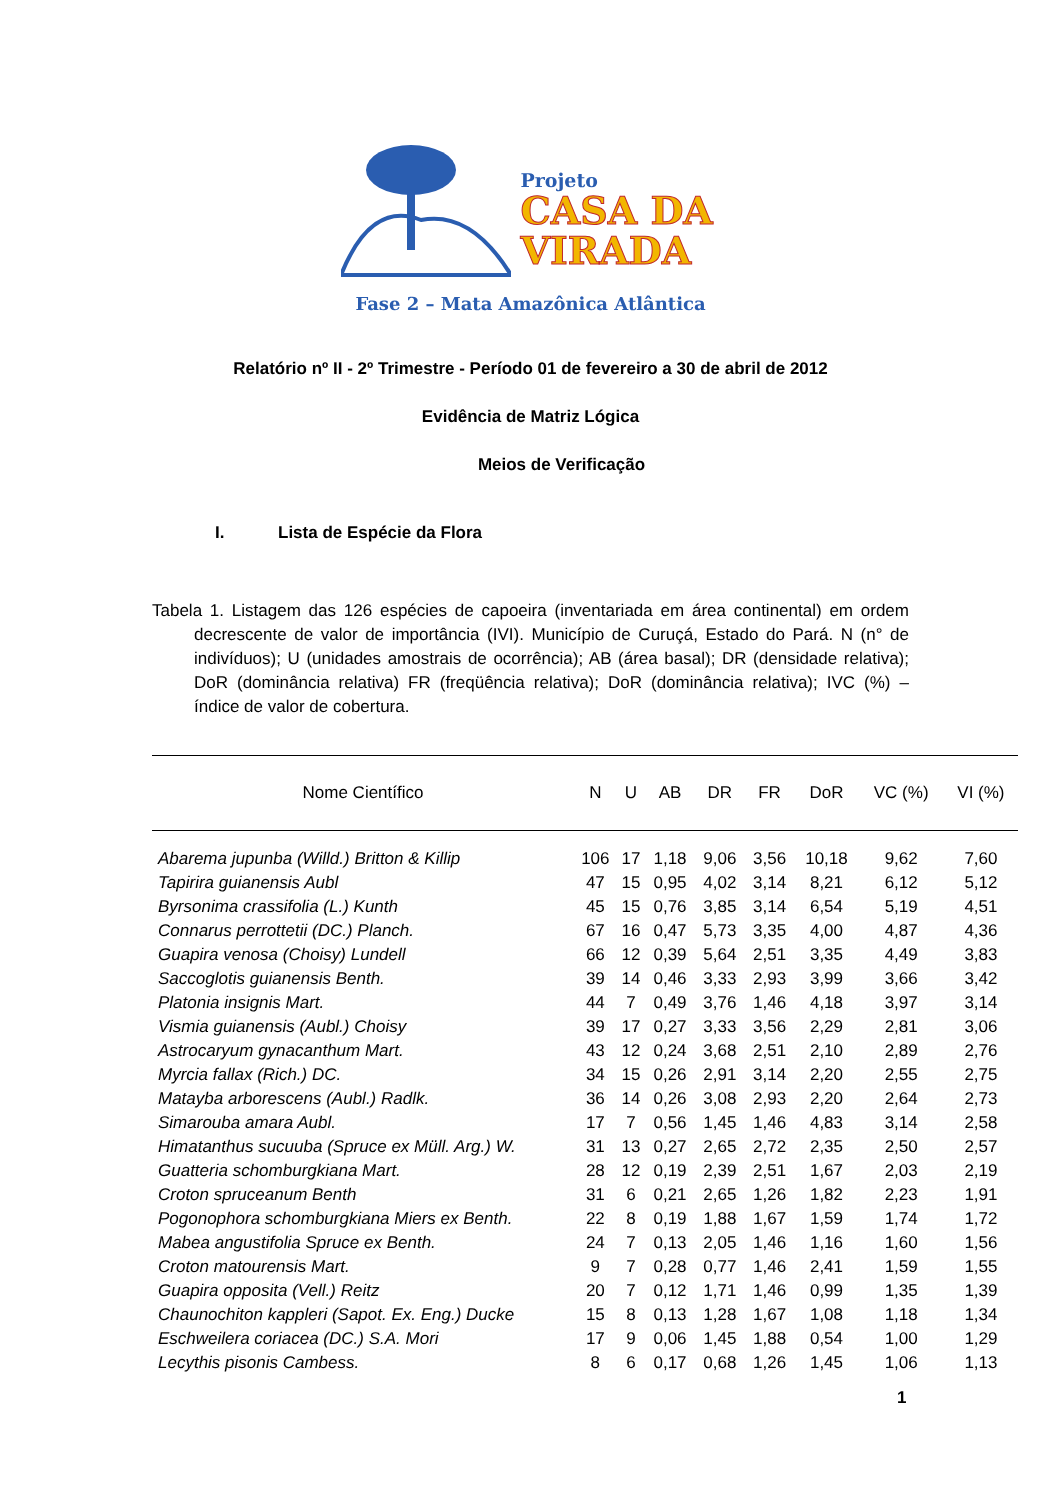Projeto
CASA DA
VIRADA
Fase 2 – Mata Amazônica Atlântica
Relatório nº II - 2º Trimestre - Período 01 de fevereiro a 30 de abril de 2012
Evidência de Matriz Lógica
Meios de Verificação
I. Lista de Espécie da Flora
Tabela 1. Listagem das 126 espécies de capoeira (inventariada em área continental) em ordem decrescente de valor de importância (IVI). Município de Curuçá, Estado do Pará. N (n° de indivíduos); U (unidades amostrais de ocorrência); AB (área basal); DR (densidade relativa); DoR (dominância relativa) FR (freqüência relativa); DoR (dominância relativa); IVC (%) – índice de valor de cobertura.
| Nome Científico | N | U | AB | DR | FR | DoR | VC (%) | VI (%) |
| --- | --- | --- | --- | --- | --- | --- | --- | --- |
| Abarema jupunba (Willd.) Britton & Killip | 106 | 17 | 1,18 | 9,06 | 3,56 | 10,18 | 9,62 | 7,60 |
| Tapirira guianensis Aubl | 47 | 15 | 0,95 | 4,02 | 3,14 | 8,21 | 6,12 | 5,12 |
| Byrsonima crassifolia (L.) Kunth | 45 | 15 | 0,76 | 3,85 | 3,14 | 6,54 | 5,19 | 4,51 |
| Connarus perrottetii (DC.) Planch. | 67 | 16 | 0,47 | 5,73 | 3,35 | 4,00 | 4,87 | 4,36 |
| Guapira venosa (Choisy) Lundell | 66 | 12 | 0,39 | 5,64 | 2,51 | 3,35 | 4,49 | 3,83 |
| Saccoglotis guianensis Benth. | 39 | 14 | 0,46 | 3,33 | 2,93 | 3,99 | 3,66 | 3,42 |
| Platonia insignis Mart. | 44 | 7 | 0,49 | 3,76 | 1,46 | 4,18 | 3,97 | 3,14 |
| Vismia guianensis (Aubl.) Choisy | 39 | 17 | 0,27 | 3,33 | 3,56 | 2,29 | 2,81 | 3,06 |
| Astrocaryum gynacanthum Mart. | 43 | 12 | 0,24 | 3,68 | 2,51 | 2,10 | 2,89 | 2,76 |
| Myrcia fallax (Rich.) DC. | 34 | 15 | 0,26 | 2,91 | 3,14 | 2,20 | 2,55 | 2,75 |
| Matayba arborescens (Aubl.) Radlk. | 36 | 14 | 0,26 | 3,08 | 2,93 | 2,20 | 2,64 | 2,73 |
| Simarouba amara Aubl. | 17 | 7 | 0,56 | 1,45 | 1,46 | 4,83 | 3,14 | 2,58 |
| Himatanthus sucuuba (Spruce ex Müll. Arg.) W. | 31 | 13 | 0,27 | 2,65 | 2,72 | 2,35 | 2,50 | 2,57 |
| Guatteria schomburgkiana Mart. | 28 | 12 | 0,19 | 2,39 | 2,51 | 1,67 | 2,03 | 2,19 |
| Croton spruceanum Benth | 31 | 6 | 0,21 | 2,65 | 1,26 | 1,82 | 2,23 | 1,91 |
| Pogonophora schomburgkiana Miers ex Benth. | 22 | 8 | 0,19 | 1,88 | 1,67 | 1,59 | 1,74 | 1,72 |
| Mabea angustifolia Spruce ex Benth. | 24 | 7 | 0,13 | 2,05 | 1,46 | 1,16 | 1,60 | 1,56 |
| Croton matourensis Mart. | 9 | 7 | 0,28 | 0,77 | 1,46 | 2,41 | 1,59 | 1,55 |
| Guapira opposita (Vell.) Reitz | 20 | 7 | 0,12 | 1,71 | 1,46 | 0,99 | 1,35 | 1,39 |
| Chaunochiton kappleri (Sapot. Ex. Eng.) Ducke | 15 | 8 | 0,13 | 1,28 | 1,67 | 1,08 | 1,18 | 1,34 |
| Eschweilera coriacea (DC.) S.A. Mori | 17 | 9 | 0,06 | 1,45 | 1,88 | 0,54 | 1,00 | 1,29 |
| Lecythis pisonis Cambess. | 8 | 6 | 0,17 | 0,68 | 1,26 | 1,45 | 1,06 | 1,13 |
1